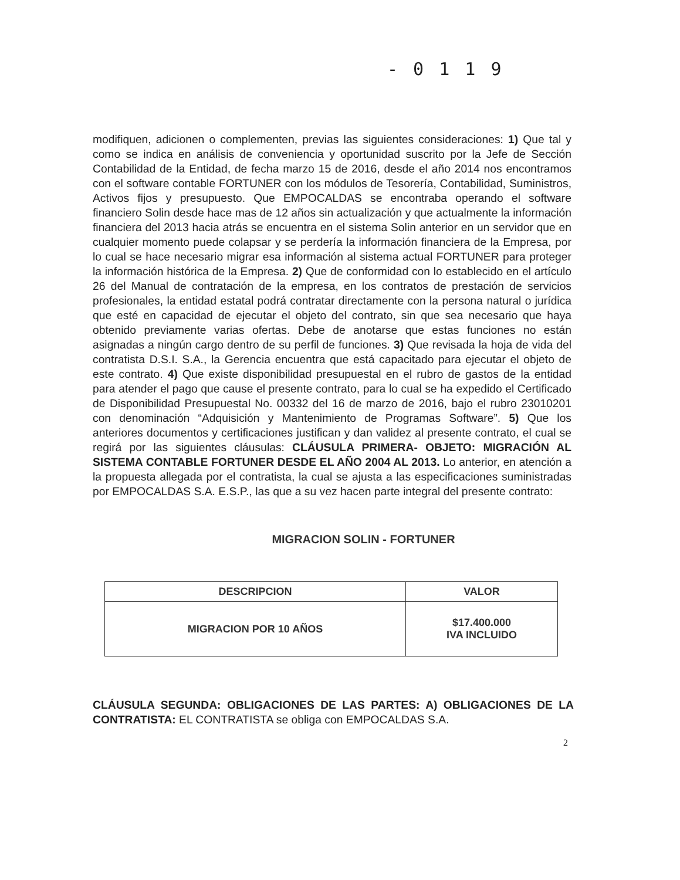- 0 1 1 9
modifiquen, adicionen o complementen, previas las siguientes consideraciones: 1) Que tal y como se indica en análisis de conveniencia y oportunidad suscrito por la Jefe de Sección Contabilidad de la Entidad, de fecha marzo 15 de 2016, desde el año 2014 nos encontramos con el software contable FORTUNER con los módulos de Tesorería, Contabilidad, Suministros, Activos fijos y presupuesto. Que EMPOCALDAS se encontraba operando el software financiero Solin desde hace mas de 12 años sin actualización y que actualmente la información financiera del 2013 hacia atrás se encuentra en el sistema Solin anterior en un servidor que en cualquier momento puede colapsar y se perdería la información financiera de la Empresa, por lo cual se hace necesario migrar esa información al sistema actual FORTUNER para proteger la información histórica de la Empresa. 2) Que de conformidad con lo establecido en el artículo 26 del Manual de contratación de la empresa, en los contratos de prestación de servicios profesionales, la entidad estatal podrá contratar directamente con la persona natural o jurídica que esté en capacidad de ejecutar el objeto del contrato, sin que sea necesario que haya obtenido previamente varias ofertas. Debe de anotarse que estas funciones no están asignadas a ningún cargo dentro de su perfil de funciones. 3) Que revisada la hoja de vida del contratista D.S.I. S.A., la Gerencia encuentra que está capacitado para ejecutar el objeto de este contrato. 4) Que existe disponibilidad presupuestal en el rubro de gastos de la entidad para atender el pago que cause el presente contrato, para lo cual se ha expedido el Certificado de Disponibilidad Presupuestal No. 00332 del 16 de marzo de 2016, bajo el rubro 23010201 con denominación “Adquisición y Mantenimiento de Programas Software”. 5) Que los anteriores documentos y certificaciones justifican y dan validez al presente contrato, el cual se regirá por las siguientes cláusulas: CLÁUSULA PRIMERA- OBJETO: MIGRACIÓN AL SISTEMA CONTABLE FORTUNER DESDE EL AÑO 2004 AL 2013. Lo anterior, en atención a la propuesta allegada por el contratista, la cual se ajusta a las especificaciones suministradas por EMPOCALDAS S.A. E.S.P., las que a su vez hacen parte integral del presente contrato:
MIGRACION SOLIN - FORTUNER
| DESCRIPCION | VALOR |
| --- | --- |
| MIGRACION POR 10 AÑOS | $17.400.000 IVA INCLUIDO |
CLÁUSULA SEGUNDA: OBLIGACIONES DE LAS PARTES: A) OBLIGACIONES DE LA CONTRATISTA: EL CONTRATISTA se obliga con EMPOCALDAS S.A.
2